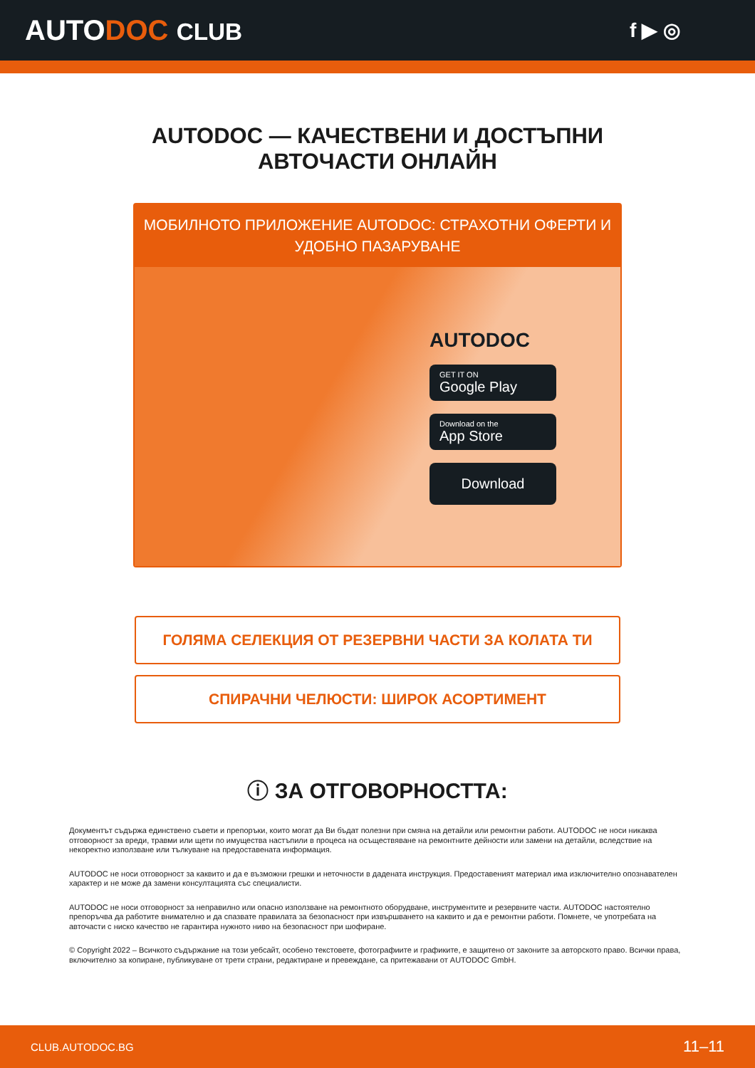AUTODOC CLUB
f ▶ ◎
AUTODOC — КАЧЕСТВЕНИ И ДОСТЪПНИ
АВТОЧАСТИ ОНЛАЙН
МОБИЛНОТО ПРИЛОЖЕНИЕ AUTODOC: СТРАХОТНИ ОФЕРТИ И УДОБНО ПАЗАРУВАНЕ
AUTODOC
GET IT ON
Google Play
Download on the
App Store
Download
ГОЛЯМА СЕЛЕКЦИЯ ОТ РЕЗЕРВНИ ЧАСТИ ЗА КОЛАТА ТИ
СПИРАЧНИ ЧЕЛЮСТИ: ШИРОК АСОРТИМЕНТ
ⓘ ЗА ОТГОВОРНОСТТА:
Документът съдържа единствено съвети и препоръки, които могат да Ви бъдат полезни при смяна на детайли или ремонтни работи. AUTODOC не носи никаква отговорност за вреди, травми или щети по имущества настъпили в процеса на осъществяване на ремонтните дейности или замени на детайли, вследствие на некоректно използване или тълкуване на предоставената информация.
AUTODOC не носи отговорност за каквито и да е възможни грешки и неточности в дадената инструкция. Предоставеният материал има изключително опознавателен характер и не може да замени консултацията със специалисти.
AUTODOC не носи отговорност за неправилно или опасно използване на ремонтното оборудване, инструментите и резервните части. AUTODOC настоятелно препоръчва да работите внимателно и да спазвате правилата за безопасност при извършването на каквито и да е ремонтни работи. Помнете, че употребата на авточасти с ниско качество не гарантира нужното ниво на безопасност при шофиране.
© Copyright 2022 – Всичкото съдържание на този уебсайт, особено текстовете, фотографиите и графиките, е защитено от законите за авторското право. Всички права, включително за копиране, публикуване от трети страни, редактиране и превеждане, са притежавани от AUTODOC GmbH.
CLUB.AUTODOC.BG 11–11